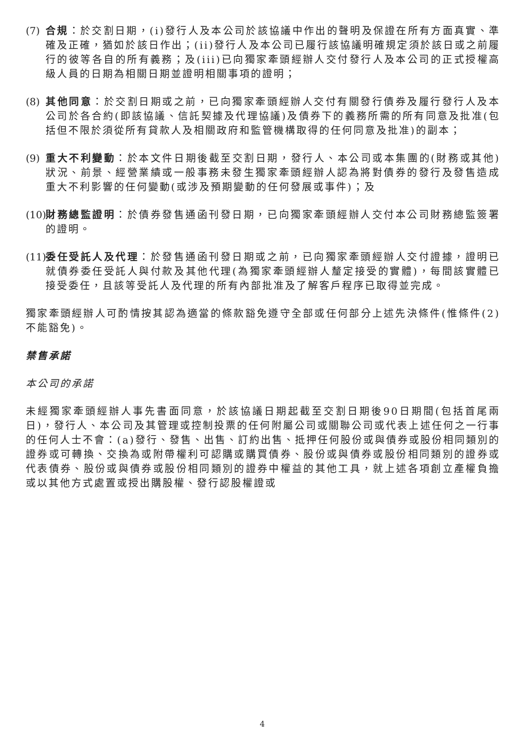(7)
合規：於交割日期，(i)發行人及本公司於該協議中作出的聲明及保證在所有方面真實、準確及正確，猶如於該日作出；(ii)發行人及本公司已履行該協議明確規定須於該日或之前履行的彼等各自的所有義務；及(iii)已向獨家牽頭經辦人交付發行人及本公司的正式授權高級人員的日期為相關日期並證明相關事項的證明；
(8)
其他同意：於交割日期或之前，已向獨家牽頭經辦人交付有關發行債券及履行發行人及本公司於各合約(即該協議、信託契據及代理協議)及債券下的義務所需的所有同意及批准(包括但不限於須從所有貸款人及相關政府和監管機構取得的任何同意及批准)的副本；
(9)
重大不利變動：於本文件日期後截至交割日期，發行人、本公司或本集團的(財務或其他)狀況、前景、經營業績或一般事務未發生獨家牽頭經辦人認為將對債券的發行及發售造成重大不利影響的任何變動(或涉及預期變動的任何發展或事件)；及
(10)
財務總監證明：於債券發售通函刊發日期，已向獨家牽頭經辦人交付本公司財務總監簽署的證明。
(11)
委任受託人及代理：於發售通函刊發日期或之前，已向獨家牽頭經辦人交付證據，證明已就債券委任受託人與付款及其他代理(為獨家牽頭經辦人釐定接受的實體)，每間該實體已接受委任，且該等受託人及代理的所有內部批准及了解客戶程序已取得並完成。
獨家牽頭經辦人可酌情按其認為適當的條款豁免遵守全部或任何部分上述先決條件(惟條件(2)不能豁免)。
禁售承諾
本公司的承諾
未經獨家牽頭經辦人事先書面同意，於該協議日期起截至交割日期後90日期間(包括首尾兩日)，發行人、本公司及其管理或控制投票的任何附屬公司或關聯公司或代表上述任何之一行事的任何人士不會：(a)發行、發售、出售、訂約出售、抵押任何股份或與債券或股份相同類別的證券或可轉換、交換為或附帶權利可認購或購買債券、股份或與債券或股份相同類別的證券或代表債券、股份或與債券或股份相同類別的證券中權益的其他工具，就上述各項創立產權負擔或以其他方式處置或授出購股權、發行認股權證或
4